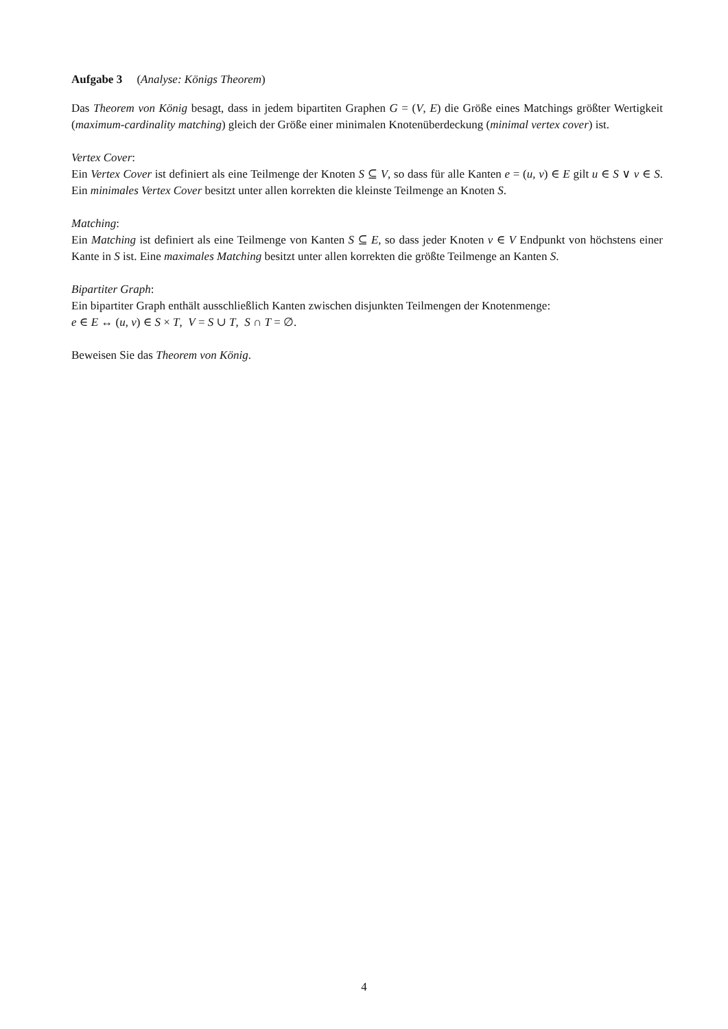Aufgabe 3 (Analyse: Königs Theorem)
Das Theorem von König besagt, dass in jedem bipartiten Graphen G = (V, E) die Größe eines Matchings größter Wertigkeit (maximum-cardinality matching) gleich der Größe einer minimalen Knotenüberdeckung (minimal vertex cover) ist.
Vertex Cover:
Ein Vertex Cover ist definiert als eine Teilmenge der Knoten S ⊆ V, so dass für alle Kanten e = (u, v) ∈ E gilt u ∈ S ∨ v ∈ S. Ein minimales Vertex Cover besitzt unter allen korrekten die kleinste Teilmenge an Knoten S.
Matching:
Ein Matching ist definiert als eine Teilmenge von Kanten S ⊆ E, so dass jeder Knoten v ∈ V Endpunkt von höchstens einer Kante in S ist. Eine maximales Matching besitzt unter allen korrekten die größte Teilmenge an Kanten S.
Bipartiter Graph:
Ein bipartiter Graph enthält ausschließlich Kanten zwischen disjunkten Teilmengen der Knotenmenge:
e ∈ E ↔ (u, v) ∈ S × T, V = S ∪ T, S ∩ T = ∅.
Beweisen Sie das Theorem von König.
4